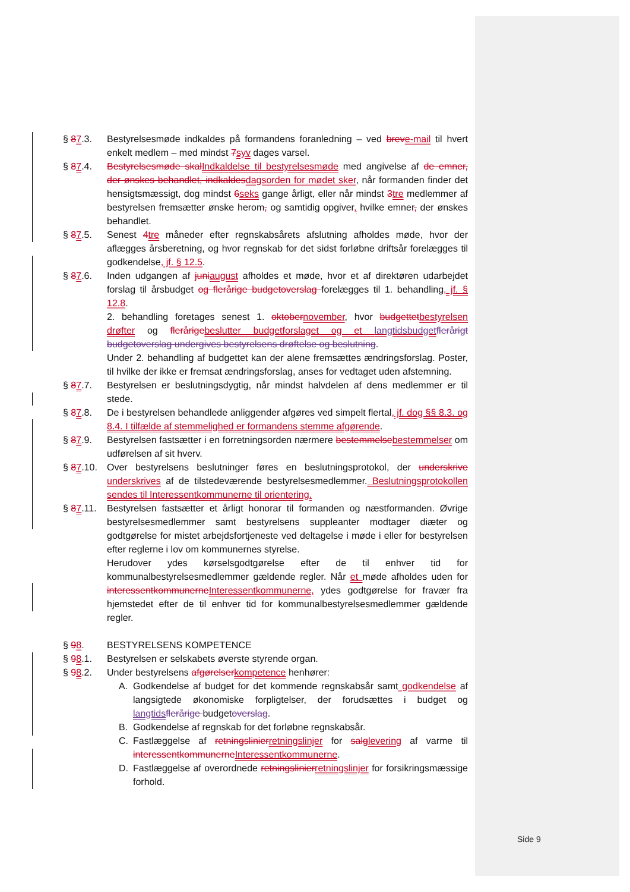§ 87.3. Bestyrelsesmøde indkaldes på formandens foranledning – ved breve-mail til hvert enkelt medlem – med mindst 7syv dages varsel.
§ 87.4. Bestyrelsesmøde skalIndkaldelse til bestyrelsesmøde med angivelse af de emner, der ønskes behandlet, indkaldesdagsorden for mødet sker, når formanden finder det hensigtsmæssigt, dog mindst 6seks gange årligt, eller når mindst 3tre medlemmer af bestyrelsen fremsætter ønske herom, og samtidig opgiver, hvilke emner, der ønskes behandlet.
§ 87.5. Senest 4tre måneder efter regnskabsårets afslutning afholdes møde, hvor der aflægges årsberetning, og hvor regnskab for det sidst forløbne driftsår forelægges til godkendelse, jf. § 12.5.
§ 87.6. Inden udgangen af juniaugust afholdes et møde, hvor et af direktøren udarbejdet forslag til årsbudget og flerårige budgetoverslag forelægges til 1. behandling, jf. § 12.8.
2. behandling foretages senest 1. oktobernovember, hvor budgettetbestyrelsen drøfter og flerårigebeslutter budgetforslaget og et langtidsbudgetflerårigt budgetoverslag undergives bestyrelsens drøftelse og beslutning.
Under 2. behandling af budgettet kan der alene fremsættes ændringsforslag. Poster, til hvilke der ikke er fremsat ændringsforslag, anses for vedtaget uden afstemning.
§ 87.7. Bestyrelsen er beslutningsdygtig, når mindst halvdelen af dens medlemmer er til stede.
§ 87.8. De i bestyrelsen behandlede anliggender afgøres ved simpelt flertal, jf. dog §§ 8.3. og 8.4. I tilfælde af stemmelighed er formandens stemme afgørende.
§ 87.9. Bestyrelsen fastsætter i en forretningsorden nærmere bestemmelsebestemmelser om udførelsen af sit hverv.
§ 87.10.
Over bestyrelsens beslutninger føres en beslutningsprotokol, der underskrive underskrives af de tilstedeværende bestyrelsesmedlemmer. Beslutningsprotokollen sendes til Interessentkommunerne til orientering.
§ 87.11.
Bestyrelsen fastsætter et årligt honorar til formanden og næstformanden. Øvrige bestyrelsesmedlemmer samt bestyrelsens suppleanter modtager diæter og godtgørelse for mistet arbejdsfortjeneste ved deltagelse i møde i eller for bestyrelsen efter reglerne i lov om kommunernes styrelse.
Herudover ydes kørselsgodtgørelse efter de til enhver tid for kommunalbestyrelsesmedlemmer gældende regler. Når et møde afholdes uden for interessentkommunerneInteressentkommunerne, ydes godtgørelse for fravær fra hjemstedet efter de til enhver tid for kommunalbestyrelsesmedlemmer gældende regler.
§ 98. BESTYRELSENS KOMPETENCE
§ 98.1. Bestyrelsen er selskabets øverste styrende organ.
§ 98.2. Under bestyrelsens afgørelserkompetence henhører:
A. Godkendelse af budget for det kommende regnskabsår samt godkendelse af langsigtede økonomiske forpligtelser, der forudsættes i budget og langtidsflerårige budgetoverslag.
B. Godkendelse af regnskab for det forløbne regnskabsår.
C. Fastlæggelse af retningslinierretningslinjer for salglevering af varme til interessentkommunerneInteressentkommunerne.
D. Fastlæggelse af overordnede retningslinierretningslinjer for forsikringsmæssige forhold.
Side 9